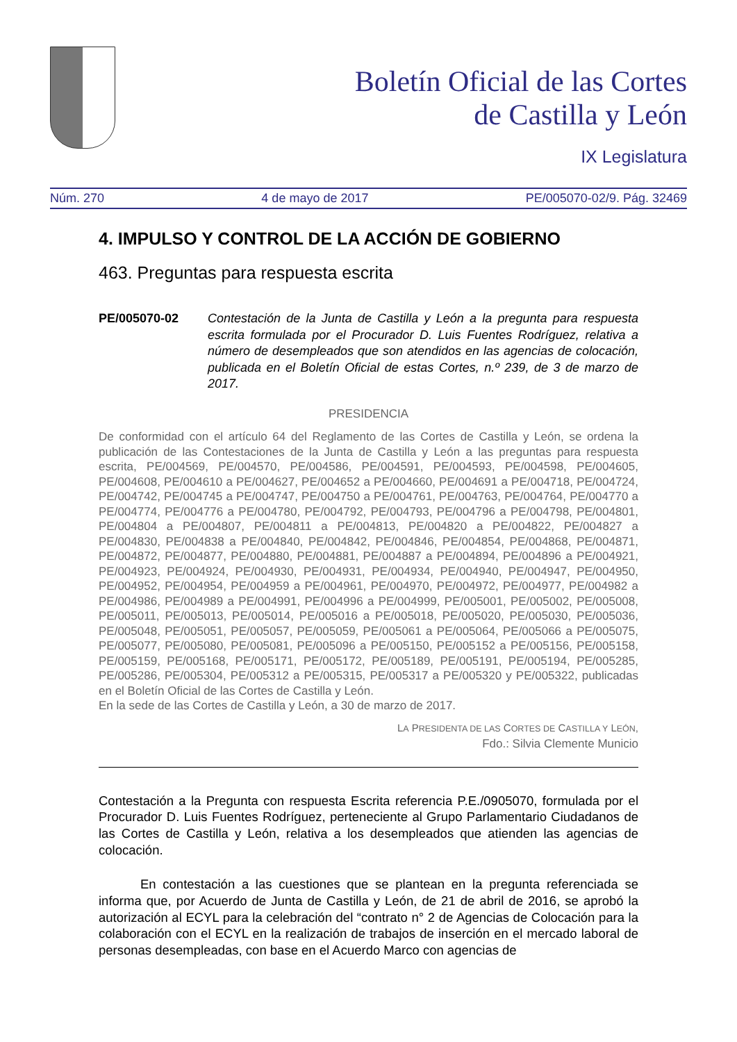Boletín Oficial de las Cortes
de Castilla y León
IX Legislatura
Núm. 270 4 de mayo de 2017 PE/005070-02/9. Pág. 32469
4. IMPULSO Y CONTROL DE LA ACCIÓN DE GOBIERNO
463. Preguntas para respuesta escrita
PE/005070-02 Contestación de la Junta de Castilla y León a la pregunta para respuesta escrita formulada por el Procurador D. Luis Fuentes Rodríguez, relativa a número de desempleados que son atendidos en las agencias de colocación, publicada en el Boletín Oficial de estas Cortes, n.º 239, de 3 de marzo de 2017.
PRESIDENCIA
De conformidad con el artículo 64 del Reglamento de las Cortes de Castilla y León, se ordena la publicación de las Contestaciones de la Junta de Castilla y León a las preguntas para respuesta escrita, PE/004569, PE/004570, PE/004586, PE/004591, PE/004593, PE/004598, PE/004605, PE/004608, PE/004610 a PE/004627, PE/004652 a PE/004660, PE/004691 a PE/004718, PE/004724, PE/004742, PE/004745 a PE/004747, PE/004750 a PE/004761, PE/004763, PE/004764, PE/004770 a PE/004774, PE/004776 a PE/004780, PE/004792, PE/004793, PE/004796 a PE/004798, PE/004801, PE/004804 a PE/004807, PE/004811 a PE/004813, PE/004820 a PE/004822, PE/004827 a PE/004830, PE/004838 a PE/004840, PE/004842, PE/004846, PE/004854, PE/004868, PE/004871, PE/004872, PE/004877, PE/004880, PE/004881, PE/004887 a PE/004894, PE/004896 a PE/004921, PE/004923, PE/004924, PE/004930, PE/004931, PE/004934, PE/004940, PE/004947, PE/004950, PE/004952, PE/004954, PE/004959 a PE/004961, PE/004970, PE/004972, PE/004977, PE/004982 a PE/004986, PE/004989 a PE/004991, PE/004996 a PE/004999, PE/005001, PE/005002, PE/005008, PE/005011, PE/005013, PE/005014, PE/005016 a PE/005018, PE/005020, PE/005030, PE/005036, PE/005048, PE/005051, PE/005057, PE/005059, PE/005061 a PE/005064, PE/005066 a PE/005075, PE/005077, PE/005080, PE/005081, PE/005096 a PE/005150, PE/005152 a PE/005156, PE/005158, PE/005159, PE/005168, PE/005171, PE/005172, PE/005189, PE/005191, PE/005194, PE/005285, PE/005286, PE/005304, PE/005312 a PE/005315, PE/005317 a PE/005320 y PE/005322, publicadas en el Boletín Oficial de las Cortes de Castilla y León.
En la sede de las Cortes de Castilla y León, a 30 de marzo de 2017.
LA PRESIDENTA DE LAS CORTES DE CASTILLA Y LEÓN,
Fdo.: Silvia Clemente Municio
Contestación a la Pregunta con respuesta Escrita referencia P.E./0905070, formulada por el Procurador D. Luis Fuentes Rodríguez, perteneciente al Grupo Parlamentario Ciudadanos de las Cortes de Castilla y León, relativa a los desempleados que atienden las agencias de colocación.
En contestación a las cuestiones que se plantean en la pregunta referenciada se informa que, por Acuerdo de Junta de Castilla y León, de 21 de abril de 2016, se aprobó la autorización al ECYL para la celebración del “contrato n° 2 de Agencias de Colocación para la colaboración con el ECYL en la realización de trabajos de inserción en el mercado laboral de personas desempleadas, con base en el Acuerdo Marco con agencias de